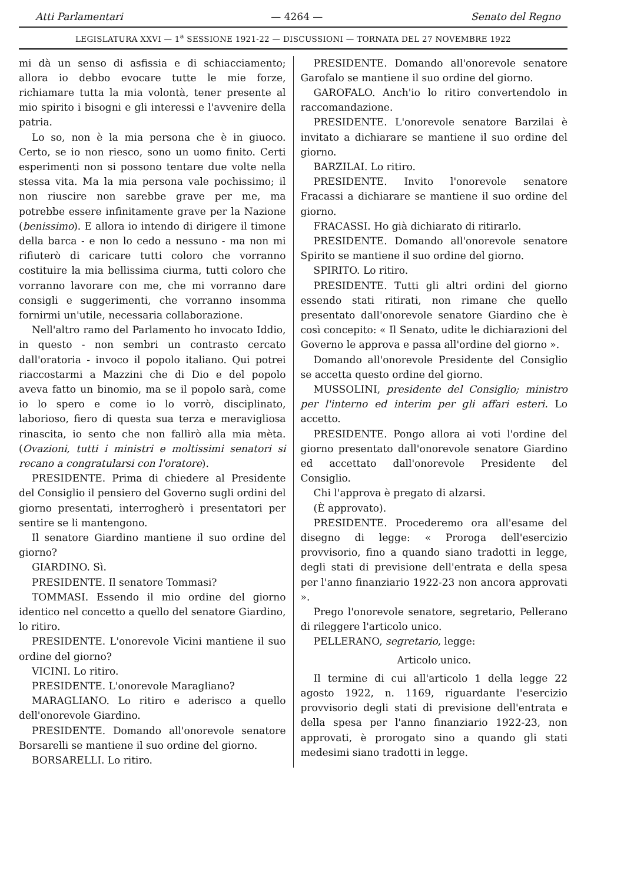Atti Parlamentari — 4264 — Senato del Regno
LEGISLATURA XXVI — 1<sup>a</sup> SESSIONE 1921-22 — DISCUSSIONI — TORNATA DEL 27 NOVEMBRE 1922
mi dà un senso di asfissia e di schiacciamento; allora io debbo evocare tutte le mie forze, richiamare tutta la mia volontà, tener presente al mio spirito i bisogni e gli interessi e l'avvenire della patria.
Lo so, non è la mia persona che è in giuoco. Certo, se io non riesco, sono un uomo finito. Certi esperimenti non si possono tentare due volte nella stessa vita. Ma la mia persona vale pochissimo; il non riuscire non sarebbe grave per me, ma potrebbe essere infinitamente grave per la Nazione (benissimo). E allora io intendo di dirigere il timone della barca - e non lo cedo a nessuno - ma non mi rifiuterò di caricare tutti coloro che vorranno costituire la mia bellissima ciurma, tutti coloro che vorranno lavorare con me, che mi vorranno dare consigli e suggerimenti, che vorranno insomma fornirmi un'utile, necessaria collaborazione.
Nell'altro ramo del Parlamento ho invocato Iddio, in questo - non sembri un contrasto cercato dall'oratoria - invoco il popolo italiano. Qui potrei riaccostarmi a Mazzini che di Dio e del popolo aveva fatto un binomio, ma se il popolo sarà, come io lo spero e come io lo vorrò, disciplinato, laborioso, fiero di questa sua terza e meravigliosa rinascita, io sento che non fallirò alla mia mèta. (Ovazioni, tutti i ministri e moltissimi senatori si recano a congratularsi con l'oratore).
PRESIDENTE. Prima di chiedere al Presidente del Consiglio il pensiero del Governo sugli ordini del giorno presentati, interrogherò i presentatori per sentire se li mantengono.
Il senatore Giardino mantiene il suo ordine del giorno?
GIARDINO. Sì.
PRESIDENTE. Il senatore Tommasi?
TOMMASI. Essendo il mio ordine del giorno identico nel concetto a quello del senatore Giardino, lo ritiro.
PRESIDENTE. L'onorevole Vicini mantiene il suo ordine del giorno?
VICINI. Lo ritiro.
PRESIDENTE. L'onorevole Maragliano?
MARAGLIANO. Lo ritiro e aderisco a quello dell'onorevole Giardino.
PRESIDENTE. Domando all'onorevole senatore Borsarelli se mantiene il suo ordine del giorno.
BORSARELLI. Lo ritiro.
PRESIDENTE. Domando all'onorevole senatore Garofalo se mantiene il suo ordine del giorno.
GAROFALO. Anch'io lo ritiro convertendolo in raccomandazione.
PRESIDENTE. L'onorevole senatore Barzilai è invitato a dichiarare se mantiene il suo ordine del giorno.
BARZILAI. Lo ritiro.
PRESIDENTE. Invito l'onorevole senatore Fracassi a dichiarare se mantiene il suo ordine del giorno.
FRACASSI. Ho già dichiarato di ritirarlo.
PRESIDENTE. Domando all'onorevole senatore Spirito se mantiene il suo ordine del giorno.
SPIRITO. Lo ritiro.
PRESIDENTE. Tutti gli altri ordini del giorno essendo stati ritirati, non rimane che quello presentato dall'onorevole senatore Giardino che è così concepito: « Il Senato, udite le dichiarazioni del Governo le approva e passa all'ordine del giorno ».
Domando all'onorevole Presidente del Consiglio se accetta questo ordine del giorno.
MUSSOLINI, presidente del Consiglio; ministro per l'interno ed interim per gli affari esteri. Lo accetto.
PRESIDENTE. Pongo allora ai voti l'ordine del giorno presentato dall'onorevole senatore Giardino ed accettato dall'onorevole Presidente del Consiglio.
Chi l'approva è pregato di alzarsi.
(È approvato).
PRESIDENTE. Procederemo ora all'esame del disegno di legge: « Proroga dell'esercizio provvisorio, fino a quando siano tradotti in legge, degli stati di previsione dell'entrata e della spesa per l'anno finanziario 1922-23 non ancora approvati ».
Prego l'onorevole senatore, segretario, Pellerano di rileggere l'articolo unico.
PELLERANO, segretario, legge:
Articolo unico.
Il termine di cui all'articolo 1 della legge 22 agosto 1922, n. 1169, riguardante l'esercizio provvisorio degli stati di previsione dell'entrata e della spesa per l'anno finanziario 1922-23, non approvati, è prorogato sino a quando gli stati medesimi siano tradotti in legge.